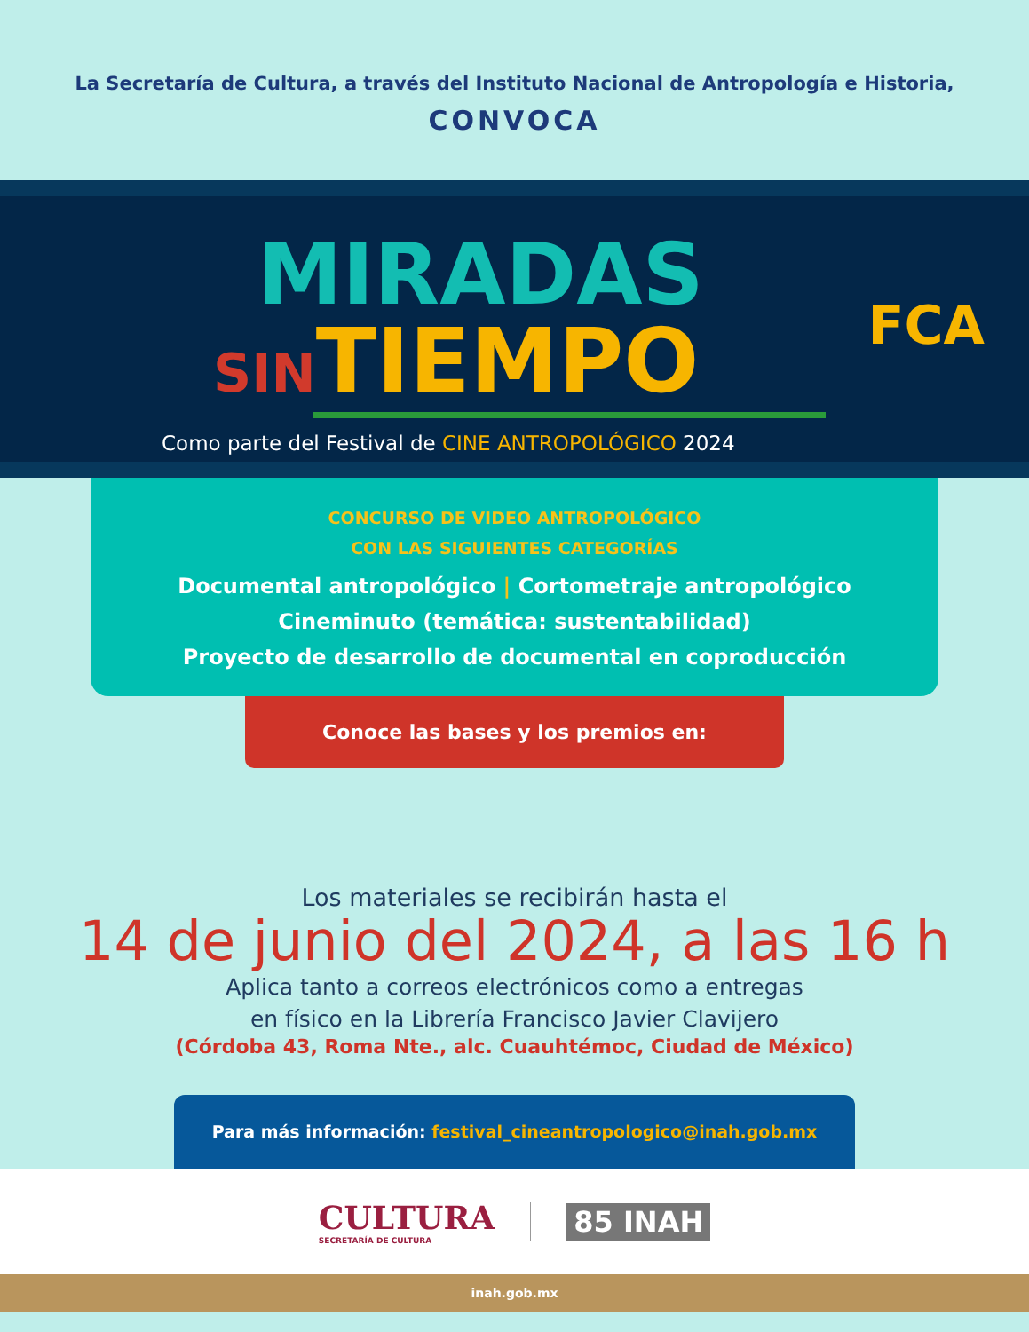La Secretaría de Cultura, a través del Instituto Nacional de Antropología e Historia,
CONVOCA
MIRADAS
SINTIEMPO
Como parte del Festival de CINE ANTROPOLÓGICO 2024
FCA
CONCURSO DE VIDEO ANTROPOLÓGICO
CON LAS SIGUIENTES CATEGORÍAS
Documental antropológico | Cortometraje antropológico
Cineminuto (temática: sustentabilidad)
Proyecto de desarrollo de documental en coproducción
Conoce las bases y los premios en:
Los materiales se recibirán hasta el
14 de junio del 2024, a las 16 h
Aplica tanto a correos electrónicos como a entregas
en físico en la Librería Francisco Javier Clavijero
(Córdoba 43, Roma Nte., alc. Cuauhtémoc, Ciudad de México)
Para más información: festival_cineantropologico@inah.gob.mx
CULTURA
SECRETARÍA DE CULTURA
85 INAH
inah.gob.mx